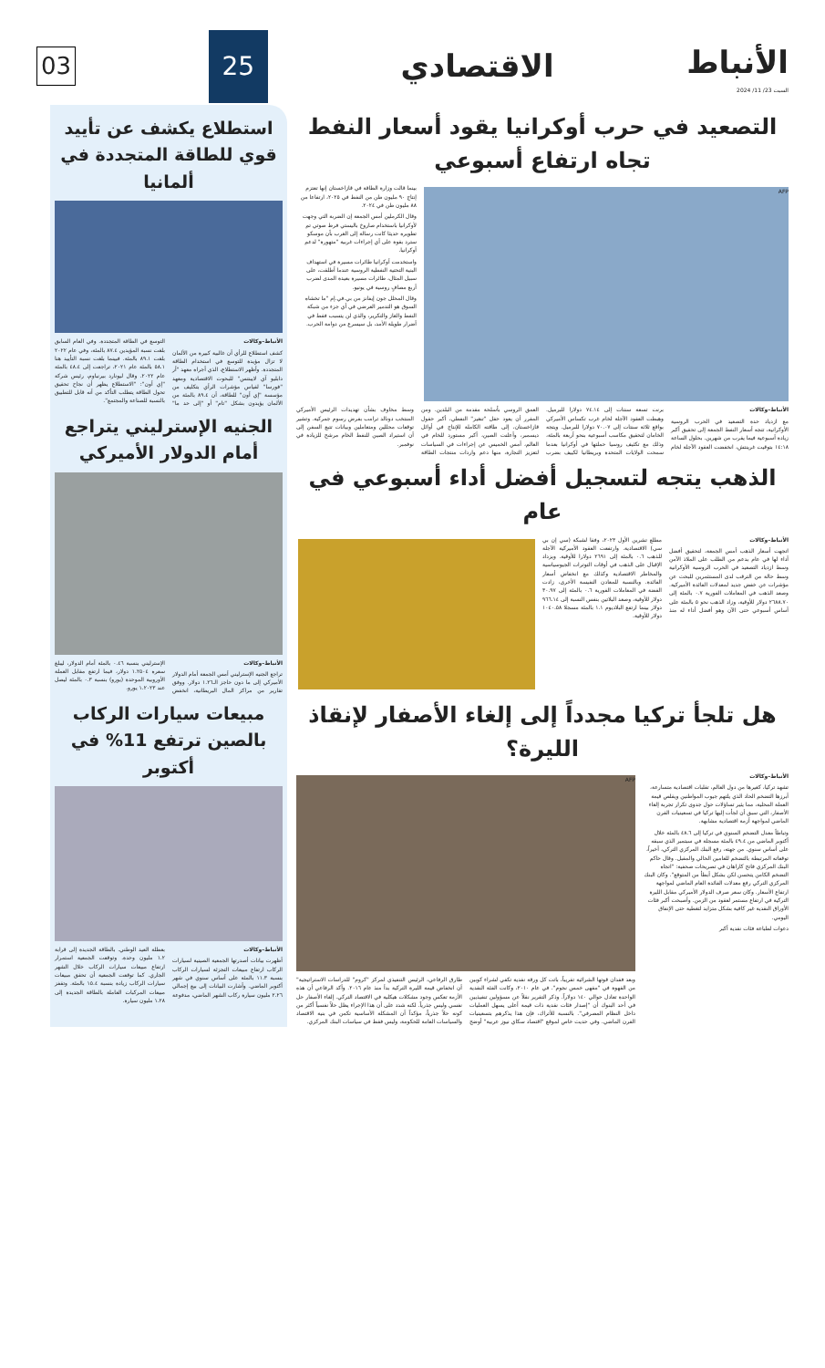الأنباط
السبت 23/ 11/ 2024
الاقتصادي
25
03
التصعيد في حرب أوكرانيا يقود أسعار النفط تجاه ارتفاع أسبوعي
AFP
بينما قالت وزارة الطاقة في قازاخستان إنها تعتزم إنتاج ٩٠ مليون طن من النفط في ٢٠٢٥، ارتفاعا من ٨٨ مليون طن في ٢٠٢٤.
وقال الكرملين أمس الجمعة إن الضربة التي وجهت لأوكرانيا باستخدام صاروخ باليستي فرط صوتي تم تطويره حديثا كانت رسالة إلى الغرب بأن موسكو سترد بقوة على أي إجراءات غربية "متهورة" لدعم أوكرانيا.
واستخدمت أوكرانيا طائرات مسيرة في استهداف البنية التحتية النفطية الروسية عندما أطلقت، على سبيل المثال، طائرات مسيرة بعيدة المدى لضرب أربع مصافٍ روسية في يونيو.
وقال المحلل جون إيفانز من بي.في.إم "ما تخشاه السوق هو التدمير العرضي في أي جزء من شبكة النفط والغاز والتكرير، والذي لن يتسبب فقط في أضرار طويلة الأمد، بل سيسرع من دوامة الحرب.
الأنباط–وكالات
مع ازدياد حدة التصعيد في الحرب الروسية الأوكرانية، تتجه أسعار النفط الجمعة إلى تحقيق أكبر زيادة أسبوعية فيما يقرب من شهرين. بحلول الساعة ١٤:١٨ بتوقيت غرينتش، انخفضت العقود الآجلة لخام برنت تسعة سنتات إلى ٧٤.١٤ دولارا للبرميل. وهبطت العقود الآجلة لخام غرب تكساس الأميركي بواقع ثلاثة سنتات إلى ٧٠.٠٧ دولارا للبرميل. ويتجه الخامان لتحقيق مكاسب أسبوعية بنحو أربعة بالمئة، وذلك مع تكثيف روسيا حملتها في أوكرانيا بعدما سمحت الولايات المتحدة وبريطانيا لكييف بضرب العمق الروسي بأسلحة مقدمة من البلدين. ومن المقرر أن يعود حقل "تنغيز" النفطي، أكبر حقول قازاخستان، إلى طاقته الكاملة للإنتاج في أوائل ديسمبر، وأعلنت الصين، أكبر مستورد للخام في العالم، أمس الخميس عن إجراءات في السياسات لتعزيز التجارة، منها دعم واردات منتجات الطاقة وسط مخاوف بشأن تهديدات الرئيس الأميركي المنتخب دونالد ترامب بفرض رسوم جمركية. وتشير توقعات محللين ومتعاملين وبيانات تتبع السفن إلى أن استيراد الصين للنفط الخام مرشح للزيادة في نوفمبر.
الذهب يتجه لتسجيل أفضل أداء أسبوعي في عام
الأنباط–وكالات
اتجهت أسعار الذهب أمس الجمعة، لتحقيق أفضل أداء لها في عام بدعم من الطلب على الملاذ الآمن وسط ازدياد التصعيد في الحرب الروسية الأوكرانية وسط حالة من الترقب لدى المستثمرين للبحث عن مؤشرات عن خفض جديد لمعدلات الفائدة الأميركية. وصعد الذهب في المعاملات الفورية ٠.٧ بالمئة إلى ٢٦٨٨.٧٠ دولار للأوقية، وزاد الذهب نحو ٥ بالمئة على أساس أسبوعي حتى الآن وهو أفضل أداء له منذ مطلع تشرين الأول ٢٠٢٣، وفقا لشبكة (سي إن بي سي) الاقتصادية. وارتفعت العقود الأميركية الآجلة للذهب ٠.٦ بالمئة إلى ٢٦٩١ دولارا للأوقية. ويزداد الإقبال على الذهب في أوقات التوترات الجيوسياسية والمخاطر الاقتصادية وكذلك مع انخفاض أسعار الفائدة. وبالنسبة للمعادن النفيسة الأخرى، زادت الفضة في المعاملات الفورية ٠.٦ بالمئة إلى ٣٠.٩٧ دولار للأوقية، وصعد البلاتين بنفس النسبة إلى ٩٦٦.١٤ دولار بينما ارتفع البلاديوم ١.١ بالمئة مسجلا ١٠٤٠.٥٨ دولار للأوقية.
هل تلجأ تركيا مجدداً إلى إلغاء الأصفار لإنقاذ الليرة؟
الأنباط–وكالات
تشهد تركيا، كغيرها من دول العالم، تقلبات اقتصادية متسارعة، أبرزها التضخم الحاد الذي يلتهم جيوب المواطنين ويقلص قيمة العملة المحلية، مما يثير تساؤلات حول جدوى تكرار تجربة إلغاء الأصفار، التي سبق أن لجأت إليها تركيا في تسعينيات القرن الماضي لمواجهة أزمة اقتصادية مشابهة.
وتباطأ معدل التضخم السنوي في تركيا إلى ٤٨.٦ بالمئة خلال أكتوبر الماضي من ٤٩.٤ بالمئة مسجلة في سبتمبر الذي سبقه على أساس سنوي. من جهته، رفع البنك المركزي التركي، أخيراً، توقعاته المرتبطة بالتضخم للعامين الحالي والمقبل. وقال حاكم البنك المركزي فاتح كاراهان في تصريحات صحفية: "اتجاه التضخم الكامن يتحسن لكن بشكل أبطأ من المتوقع". وكان البنك المركزي التركي رفع معدلات الفائدة العام الماضي لمواجهة ارتفاع الأسعار. وكان سعر صرف الدولار الأميركي مقابل الليرة التركية في ارتفاع مستمر لعقود من الزمن. وأصبحت أكبر فئات الأوراق النقدية غير كافية بشكل متزايد لتغطية حتى الإنفاق اليومي.
دعوات لطباعة فئات نقدية أكبر
AFP
وبعد فقدان قوتها الشرائية تقريباً، باتت كل ورقة نقدية تكفي لشراء كوبين من القهوة في "مقهى خمس نجوم". في عام ٢٠١٠، وكانت الفئة النقدية الواحدة تعادل حوالي ١٤٠ دولاراً. وذكر التقرير نقلاً عن مسؤولين تنفيذيين في أحد البنوك أن "إصدار فئات نقدية ذات قيمة أعلى يسهل العمليات داخل النظام المصرفي". بالنسبة للأتراك، فإن هذا يذكرهم بتسعينيات القرن الماضي. وفي حديث خاص لموقع "اقتصاد سكاي نيوز عربية" أوضح طارق الرفاعي، الرئيس التنفيذي لمركز "كروم" للدراسات الاستراتيجية" أن انخفاض قيمة الليرة التركية بدأ منذ عام ٢٠١٦. وأكد الرفاعي أن هذه الأزمة تعكس وجود مشكلات هيكلية في الاقتصاد التركي. إلغاء الأصفار حل نفسي وليس جذرياً. لكنه شدد على أن هذا الإجراء يظل حلاً نفسياً أكثر من كونه حلاً جذرياً، مؤكداً أن المشكلة الأساسية تكمن في بنية الاقتصاد والسياسات العامة للحكومة، وليس فقط في سياسات البنك المركزي.
استطلاع يكشف عن تأييد قوي للطاقة المتجددة في ألمانيا
الأنباط–وكالات
كشف استطلاع للرأي أن غالبية كبيرة من الألمان لا تزال مؤيدة للتوسع في استخدام الطاقة المتجددة. وأظهر الاستطلاع، الذي أجراه معهد "أر دابليو آي لايبنتس" للبحوث الاقتصادية ومعهد "فورسا" لقياس مؤشرات الرأي بتكليف من مؤسسة "إي أون" للطاقة، أن ٨٩.٤ بالمئة من الألمان يؤيدون بشكل "تام" أو "إلى حد ما" التوسع في الطاقة المتجددة. وفي العام السابق بلغت نسبة المؤيدين ٨٧.٤ بالمئة، وفي عام ٢٠٢٢ بلغت ٨٩.١ بالمئة. فبينما بلغت نسبة التأييد هنا ٥٨.١ بالمئة عام ٢٠٢١، تراجعت إلى ٤٨.٤ بالمئة عام ٢٠٢٢. وقال ليونارد بيرنباوم، رئيس شركة "إي أون": "الاستطلاع يظهر أن نجاح تحقيق تحول الطاقة يتطلب التأكد من أنه قابل للتطبيق بالنسبة للصناعة والمجتمع".
الجنيه الإسترليني يتراجع أمام الدولار الأميركي
الأنباط–وكالات
تراجع الجنيه الإسترليني أمس الجمعة أمام الدولار الأميركي إلى ما دون حاجز الـ١.٢٦ دولار. ووفق تقارير من مراكز المال البريطانية، انخفض الإسترليني بنسبة ٠.٤٦ بالمئة أمام الدولار، ليبلغ سعره ١.٢٥٠٤ دولار، فيما ارتفع مقابل العملة الأوروبية الموحدة (يورو) بنسبة ٠.٣ بالمئة ليصل عند ١.٢٠٢٣ يورو.
مبيعات سيارات الركاب بالصين ترتفع 11% في أكتوبر
الأنباط–وكالات
أظهرت بيانات أصدرتها الجمعية الصينية لسيارات الركاب ارتفاع مبيعات التجزئة لسيارات الركاب بنسبة ١١.٣ بالمئة على أساس سنوي في شهر أكتوبر الماضي. وأشارت البيانات إلى بيع إجمالي ٢.٢٦ مليون سيارة ركاب الشهر الماضي، مدفوعة بعطلة العيد الوطني. بالطاقة الجديدة إلى قرابة ١.٢ مليون وحدة. وتوقعت الجمعية استمرار ارتفاع مبيعات سيارات الركاب خلال الشهر الجاري. كما توقعت الجمعية أن تحقق مبيعات سيارات الركاب زيادة بنسبة ١٥.٤ بالمئة. وتقفز مبيعات المركبات العاملة بالطاقة الجديدة إلى ١.٢٨ مليون سيارة.